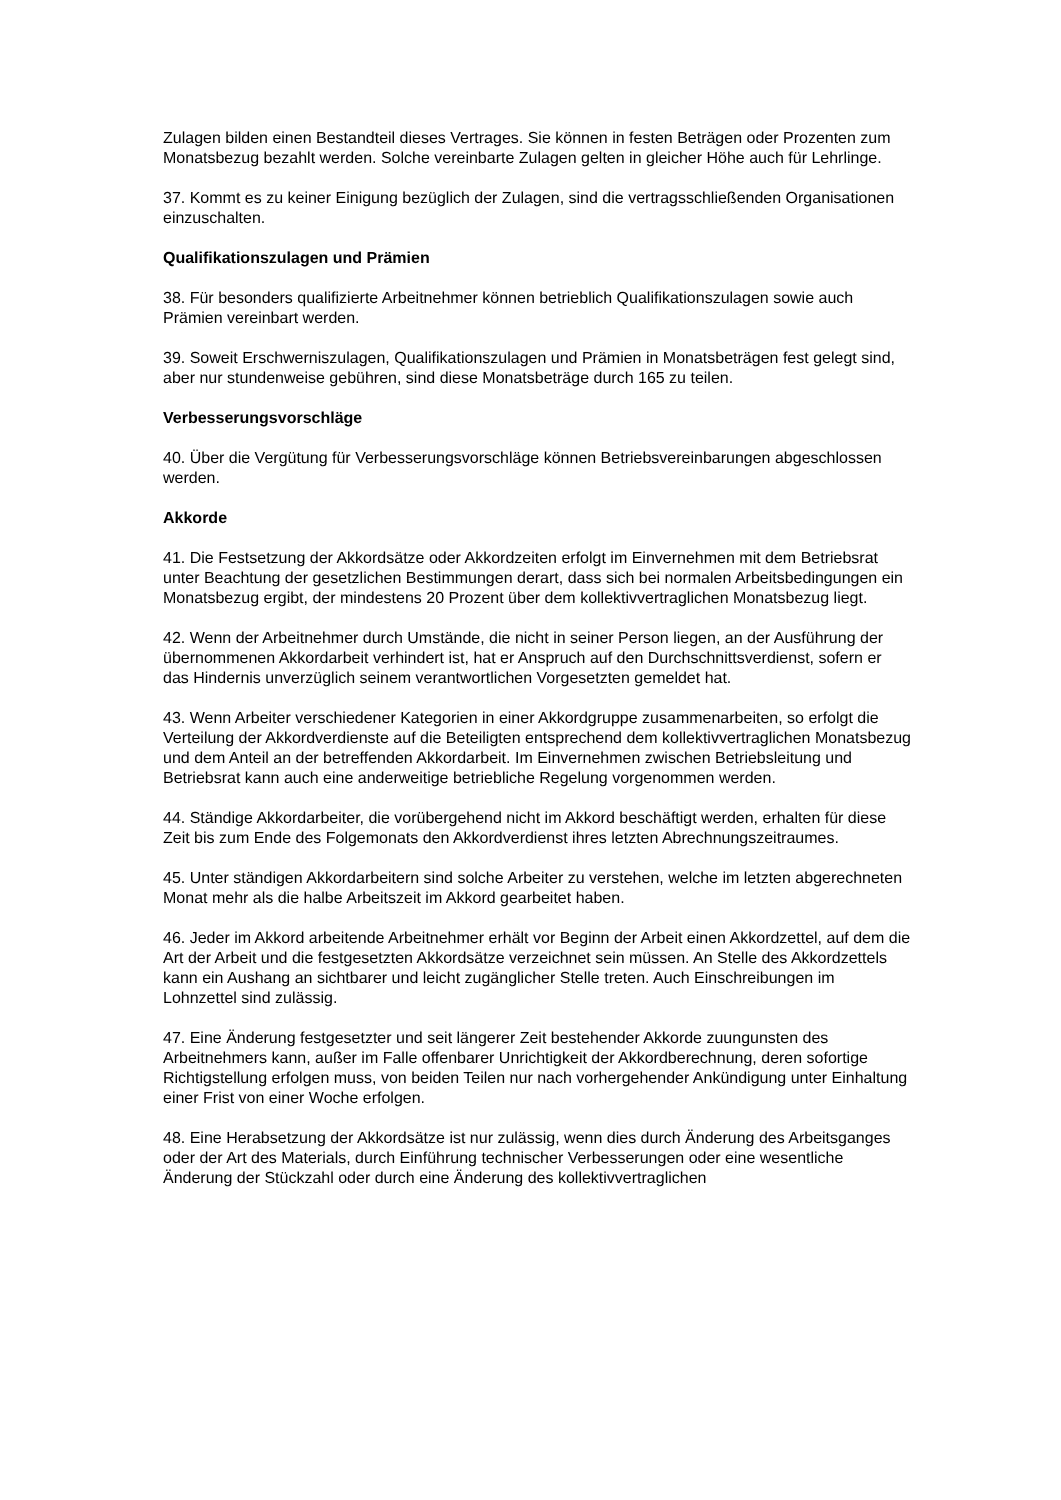Zulagen bilden einen Bestandteil dieses Vertrages. Sie können in festen Beträgen oder Prozenten zum Monatsbezug bezahlt werden. Solche vereinbarte Zulagen gelten in gleicher Höhe auch für Lehrlinge.
37. Kommt es zu keiner Einigung bezüglich der Zulagen, sind die vertragsschließenden Organisationen einzuschalten.
Qualifikationszulagen und Prämien
38. Für besonders qualifizierte Arbeitnehmer können betrieblich Qualifikationszulagen sowie auch Prämien vereinbart werden.
39. Soweit Erschwerniszulagen, Qualifikationszulagen und Prämien in Monatsbeträgen fest gelegt sind, aber nur stundenweise gebühren, sind diese Monatsbeträge durch 165 zu teilen.
Verbesserungsvorschläge
40. Über die Vergütung für Verbesserungsvorschläge können Betriebsvereinbarungen abgeschlossen werden.
Akkorde
41. Die Festsetzung der Akkordsätze oder Akkordzeiten erfolgt im Einvernehmen mit dem Betriebsrat unter Beachtung der gesetzlichen Bestimmungen derart, dass sich bei normalen Arbeitsbedingungen ein Monatsbezug ergibt, der mindestens 20 Prozent über dem kollektivvertraglichen Monatsbezug liegt.
42. Wenn der Arbeitnehmer durch Umstände, die nicht in seiner Person liegen, an der Ausführung der übernommenen Akkordarbeit verhindert ist, hat er Anspruch auf den Durchschnittsverdienst, sofern er das Hindernis unverzüglich seinem verantwortlichen Vorgesetzten gemeldet hat.
43. Wenn Arbeiter verschiedener Kategorien in einer Akkordgruppe zusammenarbeiten, so erfolgt die Verteilung der Akkordverdienste auf die Beteiligten entsprechend dem kollektivvertraglichen Monatsbezug und dem Anteil an der betreffenden Akkordarbeit. Im Einvernehmen zwischen Betriebsleitung und Betriebsrat kann auch eine anderweitige betriebliche Regelung vorgenommen werden.
44. Ständige Akkordarbeiter, die vorübergehend nicht im Akkord beschäftigt werden, erhalten für diese Zeit bis zum Ende des Folgemonats den Akkordverdienst ihres letzten Abrechnungszeitraumes.
45. Unter ständigen Akkordarbeitern sind solche Arbeiter zu verstehen, welche im letzten abgerechneten Monat mehr als die halbe Arbeitszeit im Akkord gearbeitet haben.
46. Jeder im Akkord arbeitende Arbeitnehmer erhält vor Beginn der Arbeit einen Akkordzettel, auf dem die Art der Arbeit und die festgesetzten Akkordsätze verzeichnet sein müssen. An Stelle des Akkordzettels kann ein Aushang an sichtbarer und leicht zugänglicher Stelle treten. Auch Einschreibungen im Lohnzettel sind zulässig.
47. Eine Änderung festgesetzter und seit längerer Zeit bestehender Akkorde zuungunsten des Arbeitnehmers kann, außer im Falle offenbarer Unrichtigkeit der Akkordberechnung, deren sofortige Richtigstellung erfolgen muss, von beiden Teilen nur nach vorhergehender Ankündigung unter Einhaltung einer Frist von einer Woche erfolgen.
48. Eine Herabsetzung der Akkordsätze ist nur zulässig, wenn dies durch Änderung des Arbeitsganges oder der Art des Materials, durch Einführung technischer Verbesserungen oder eine wesentliche Änderung der Stückzahl oder durch eine Änderung des kollektivvertraglichen